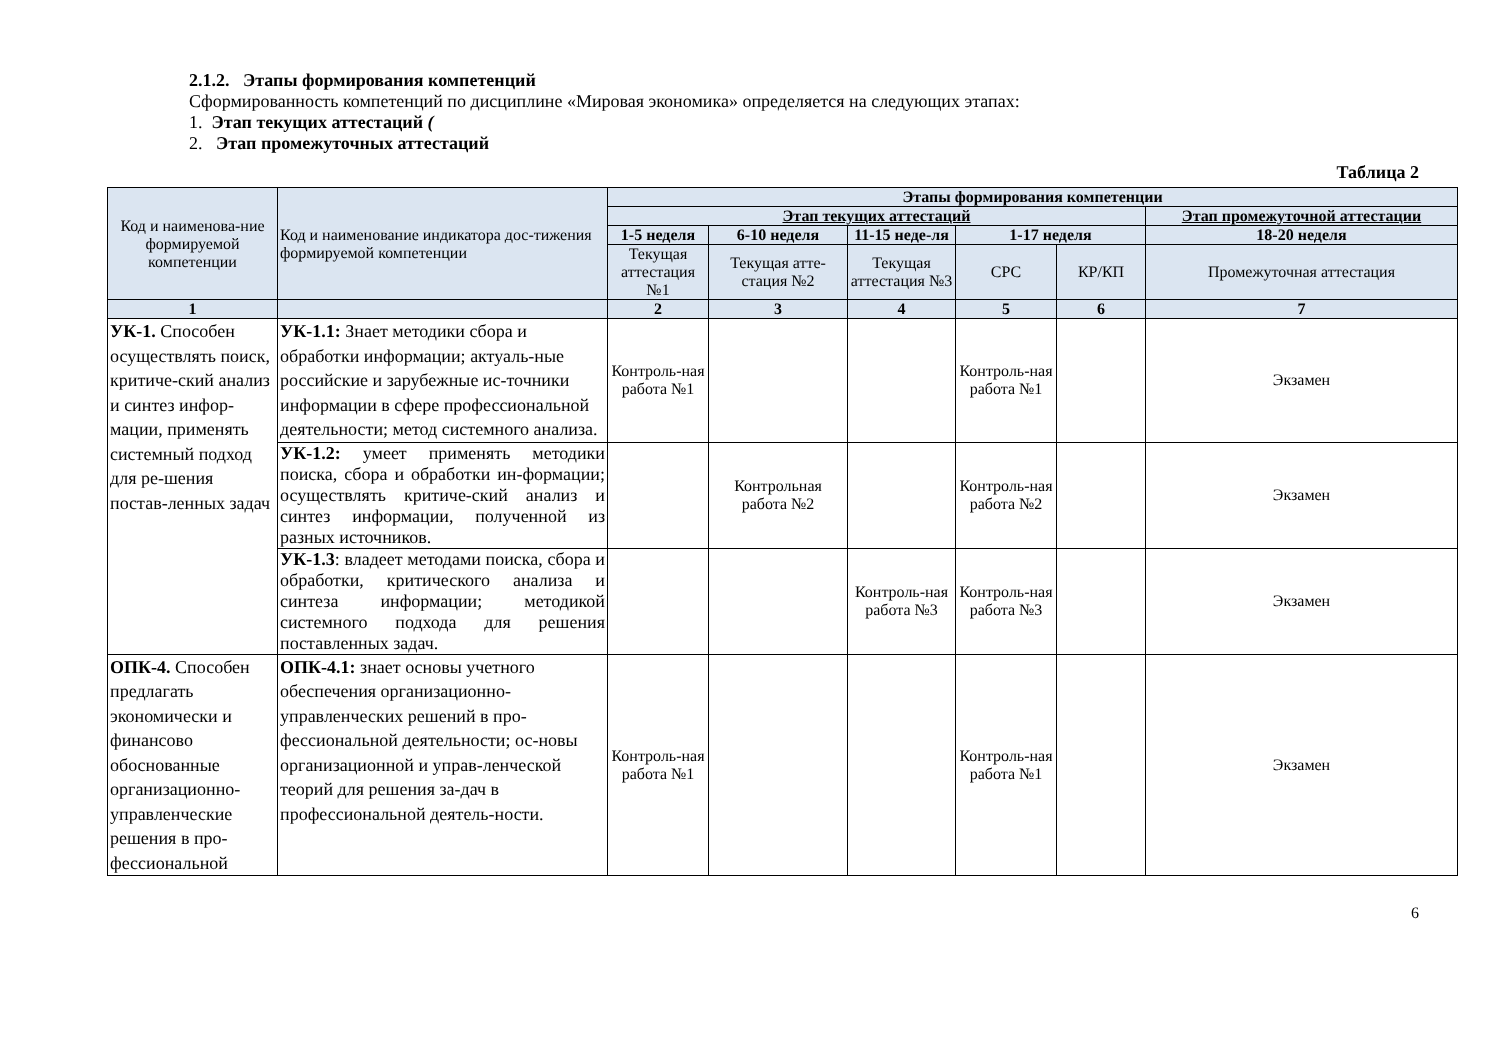2.1.2. Этапы формирования компетенций
Сформированность компетенций по дисциплине «Мировая экономика» определяется на следующих этапах:
1. Этап текущих аттестаций (
2. Этап промежуточных аттестаций
Таблица 2
| Код и наименова-ние формируемой компетенции | Код и наименование индикатора дос-тижения формируемой компетенции | Этапы формирования компетенции | | | | | |
| --- | --- | --- | --- | --- | --- | --- | --- |
| | | Этап текущих аттестаций | | | | | Этап промежуточной аттестации |
| | | 1-5 неделя | 6-10 неделя | 11-15 неде-ля | 1-17 неделя | | 18-20 неделя |
| | | Текущая аттестация №1 | Текущая атте-стация №2 | Текущая аттестация №3 | СРС | КР/КП | Промежуточная аттестация |
| 1 | | 2 | 3 | 4 | 5 | 6 | 7 |
| УК-1. Способен осуществлять поиск, критиче-ский анализ и синтез инфор-мации, применять системный подход для ре-шения постав-ленных задач | УК-1.1: Знает методики сбора и обработки информации; актуаль-ные российские и зарубежные ис-точники информации в сфере профессиональной деятельности; метод системного анализа. | Контроль-ная работа №1 | | | Контроль-ная работа №1 | | Экзамен |
| | УК-1.2: умеет применять методики поиска, сбора и обработки ин-формации; осуществлять критиче-ский анализ и синтез информации, полученной из разных источников. | | Контрольная работа №2 | | Контроль-ная работа №2 | | Экзамен |
| | УК-1.3 : владеет методами поиска, сбора и обработки, критического анализа и синтеза информации; методикой системного подхода для решения поставленных задач. | | | Контроль-ная работа №3 | Контроль-ная работа №3 | | Экзамен |
| ОПК-4. Способен предлагать экономически и финансово обоснованные организационно-управленческие решения в про-фессиональной | ОПК-4.1: знает основы учетного обеспечения организационно-управленческих решений в про-фессиональной деятельности; ос-новы организационной и управ-ленческой теорий для решения за-дач в профессиональной деятель-ности. | Контроль-ная работа №1 | | | Контроль-ная работа №1 | | Экзамен |
6